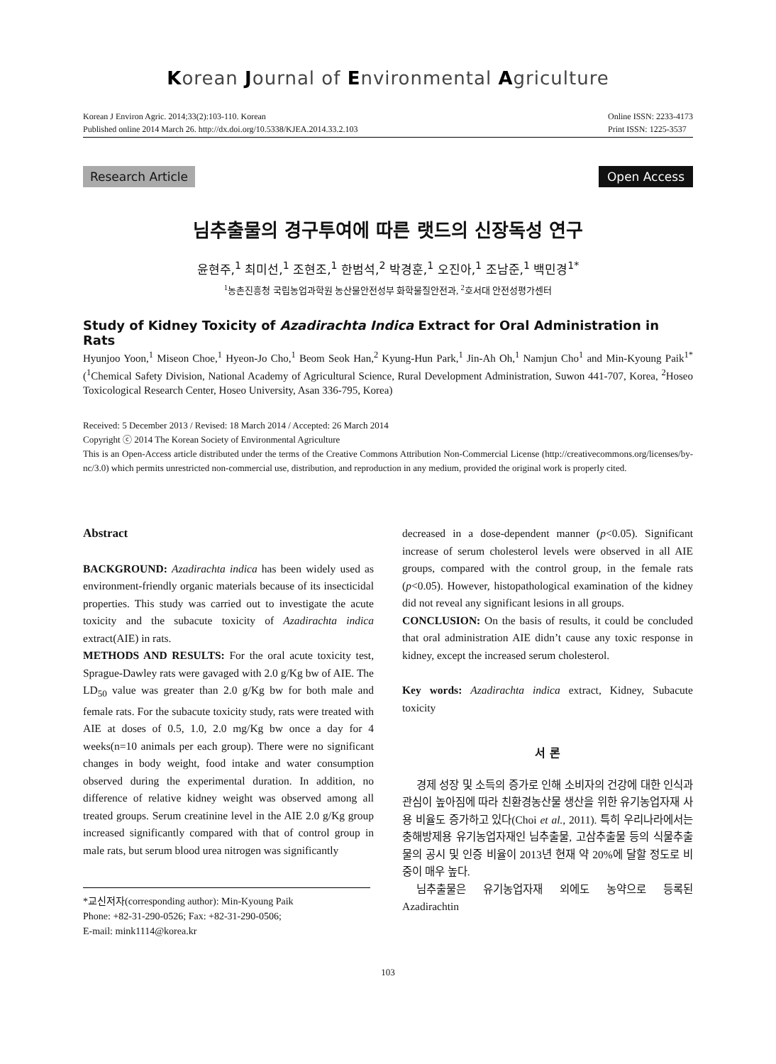Korean Journal of Environmental Agriculture
Korean J Environ Agric. 2014;33(2):103-110. Korean
Published online 2014 March 26. http://dx.doi.org/10.5338/KJEA.2014.33.2.103
Online ISSN: 2233-4173
Print ISSN: 1225-3537
Research Article Open Access
님추출물의 경구투여에 따른 랫드의 신장독성 연구
윤현주,<sup>1</sup> 최미선,<sup>1</sup> 조현조,<sup>1</sup> 한범석,<sup>2</sup> 박경훈,<sup>1</sup> 오진아,<sup>1</sup> 조남준,<sup>1</sup> 백민경<sup>1*</sup>
<sup>1</sup> 농촌진흥청 국립농업과학원 농산물안전성부 화학물질안전과, <sup>2</sup>호서대 안전성평가센터
Study of Kidney Toxicity of Azadirachta Indica Extract for Oral Administration in Rats
Hyunjoo Yoon,<sup>1</sup> Miseon Choe,<sup>1</sup> Hyeon-Jo Cho,<sup>1</sup> Beom Seok Han,<sup>2</sup> Kyung-Hun Park,<sup>1</sup> Jin-Ah Oh,<sup>1</sup> Namjun Cho<sup>1</sup> and Min-Kyoung Paik<sup>1*</sup> (<sup>1</sup>Chemical Safety Division, National Academy of Agricultural Science, Rural Development Administration, Suwon 441-707, Korea, <sup>2</sup>Hoseo Toxicological Research Center, Hoseo University, Asan 336-795, Korea)
Received: 5 December 2013 / Revised: 18 March 2014 / Accepted: 26 March 2014
Copyright ⓒ 2014 The Korean Society of Environmental Agriculture
This is an Open-Access article distributed under the terms of the Creative Commons Attribution Non-Commercial License (http://creativecommons.org/licenses/by-nc/3.0) which permits unrestricted non-commercial use, distribution, and reproduction in any medium, provided the original work is properly cited.
Abstract
BACKGROUND: Azadirachta indica has been widely used as environment-friendly organic materials because of its insecticidal properties. This study was carried out to investigate the acute toxicity and the subacute toxicity of Azadirachta indica extract(AIE) in rats.
METHODS AND RESULTS: For the oral acute toxicity test, Sprague-Dawley rats were gavaged with 2.0 g/Kg bw of AIE. The LD<sub>50</sub> value was greater than 2.0 g/Kg bw for both male and female rats. For the subacute toxicity study, rats were treated with AIE at doses of 0.5, 1.0, 2.0 mg/Kg bw once a day for 4 weeks(n=10 animals per each group). There were no significant changes in body weight, food intake and water consumption observed during the experimental duration. In addition, no difference of relative kidney weight was observed among all treated groups. Serum creatinine level in the AIE 2.0 g/Kg group increased significantly compared with that of control group in male rats, but serum blood urea nitrogen was significantly
*교신저자(corresponding author): Min-Kyoung Paik
Phone: +82-31-290-0526; Fax: +82-31-290-0506;
E-mail: mink1114@korea.kr
decreased in a dose-dependent manner (p<0.05). Significant increase of serum cholesterol levels were observed in all AIE groups, compared with the control group, in the female rats (p<0.05). However, histopathological examination of the kidney did not reveal any significant lesions in all groups.
CONCLUSION: On the basis of results, it could be concluded that oral administration AIE didn’t cause any toxic response in kidney, except the increased serum cholesterol.
Key words: Azadirachta indica extract, Kidney, Subacute toxicity
서 론
경제 성장 및 소득의 증가로 인해 소비자의 건강에 대한 인식과 관심이 높아짐에 따라 친환경농산물 생산을 위한 유기농업자재 사용 비율도 증가하고 있다(Choi et al., 2011). 특히 우리나라에서는 충해방제용 유기농업자재인 님추출물, 고삼추출물 등의 식물추출물의 공시 및 인증 비율이 2013년 현재 약 20%에 달할 정도로 비중이 매우 높다.
님추출물은 유기농업자재 외에도 농약으로 등록된 Azadirachtin
103